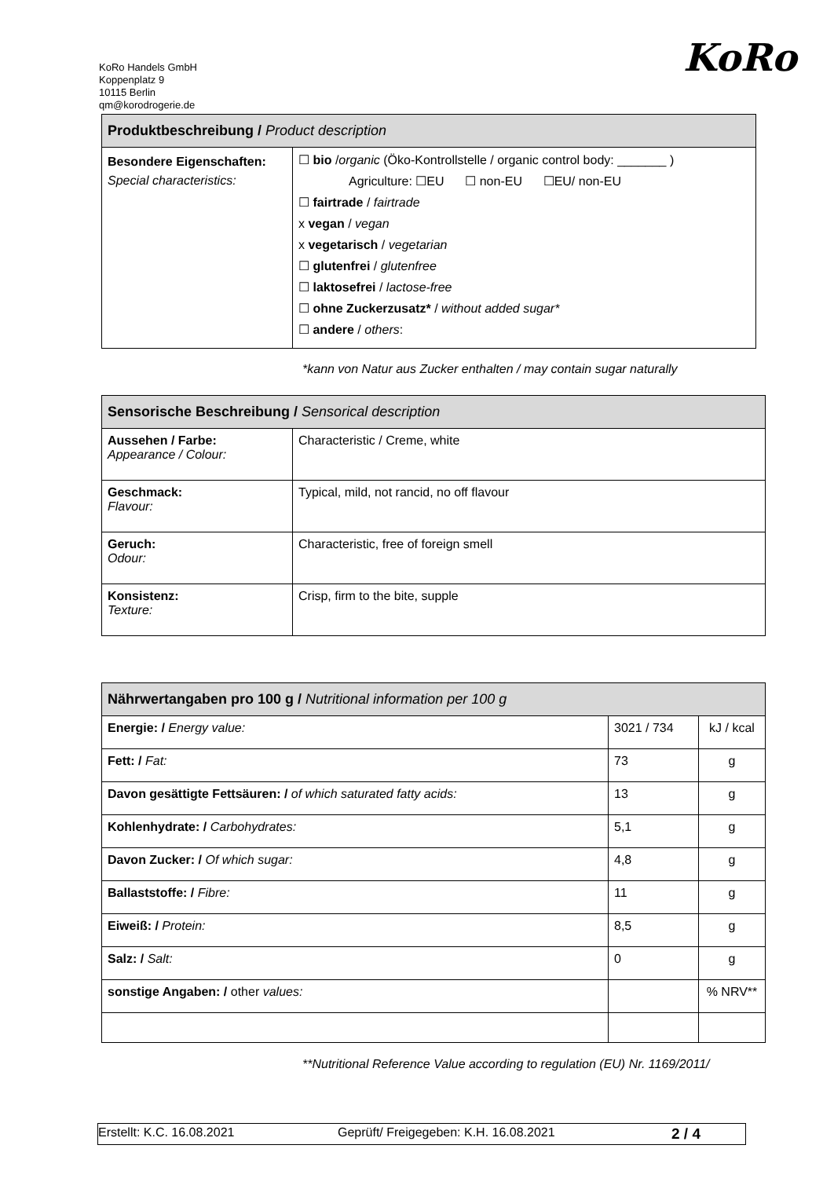KoRo Handels GmbH
Koppenplatz 9
10115 Berlin
qm@korodrogerie.de
KoRo
| Produktbeschreibung / Product description | |
| --- | --- |
| Besondere Eigenschaften: Special characteristics: | ☐ bio / organic (Öko-Kontrollstelle / organic control body: _______ ) Agriculture: ☐EU ☐ non-EU ☐EU/ non-EU ☐ fairtrade / fairtrade x vegan / vegan x vegetarisch / vegetarian ☐ glutenfrei / glutenfree ☐ laktosefrei / lactose-free ☐ ohne Zuckerzusatz* / without added sugar* ☐ andere / others : |
*kann von Natur aus Zucker enthalten / may contain sugar naturally
| Sensorische Beschreibung / Sensorical description | |
| --- | --- |
| Aussehen / Farbe: Appearance / Colour: | Characteristic / Creme, white |
| Geschmack: Flavour: | Typical, mild, not rancid, no off flavour |
| Geruch: Odour: | Characteristic, free of foreign smell |
| Konsistenz: Texture: | Crisp, firm to the bite, supple |
| Nährwertangaben pro 100 g / Nutritional information per 100 g | | |
| --- | --- | --- |
| Energie: / Energy value: | 3021 / 734 | kJ / kcal |
| Fett: / Fat: | 73 | g |
| Davon gesättigte Fettsäuren: / of which saturated fatty acids: | 13 | g |
| Kohlenhydrate: / Carbohydrates: | 5,1 | g |
| Davon Zucker: / Of which sugar: | 4,8 | g |
| Ballaststoffe: / Fibre: | 11 | g |
| Eiweiß: / Protein: | 8,5 | g |
| Salz: / Salt: | 0 | g |
| sonstige Angaben: / other values: | | % NRV** |
**Nutritional Reference Value according to regulation (EU) Nr. 1169/2011/
Erstellt: K.C. 16.08.2021 Geprüft/ Freigegeben: K.H. 16.08.2021 2 / 4